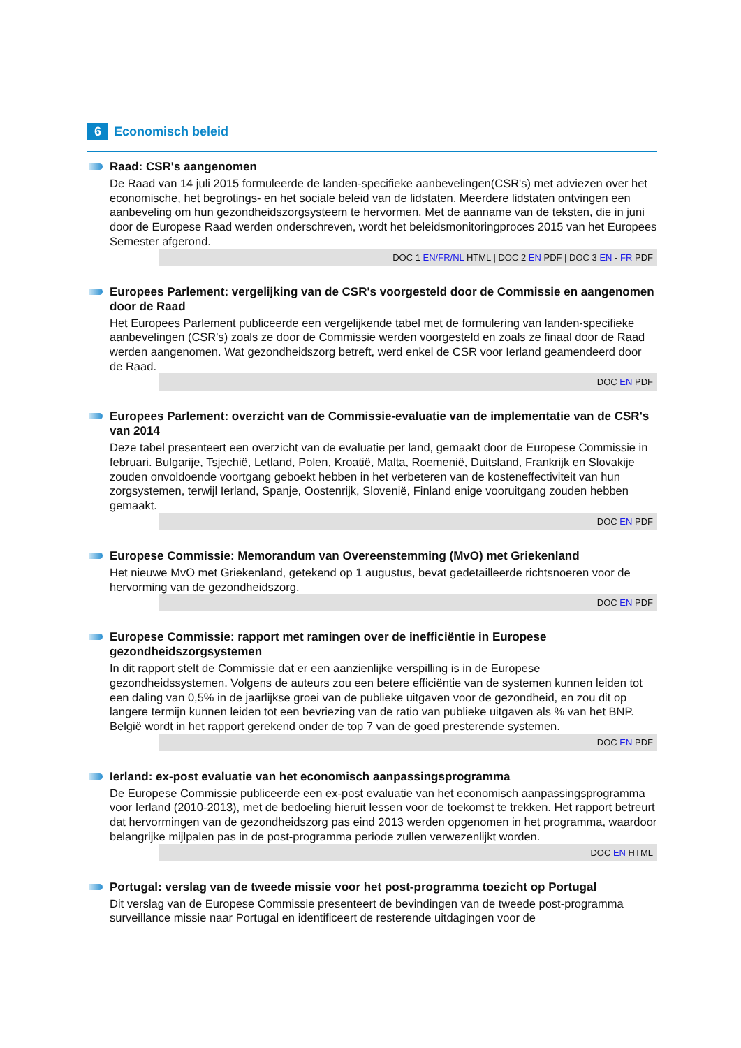6 Economisch beleid
Raad: CSR's aangenomen
De Raad van 14 juli 2015 formuleerde de landen-specifieke aanbevelingen(CSR's) met adviezen over het economische, het begrotings- en het sociale beleid van de lidstaten. Meerdere lidstaten ontvingen een aanbeveling om hun gezondheidszorgsysteem te hervormen. Met de aanname van de teksten, die in juni door de Europese Raad werden onderschreven, wordt het beleidsmonitoringproces 2015 van het Europees Semester afgerond.
DOC 1 EN/FR/NL HTML | DOC 2 EN PDF | DOC 3 EN - FR PDF
Europees Parlement: vergelijking van de CSR's voorgesteld door de Commissie en aangenomen door de Raad
Het Europees Parlement publiceerde een vergelijkende tabel met de formulering van landen-specifieke aanbevelingen (CSR's) zoals ze door de Commissie werden voorgesteld en zoals ze finaal door de Raad werden aangenomen. Wat gezondheidszorg betreft, werd enkel de CSR voor Ierland geamendeerd door de Raad.
DOC EN PDF
Europees Parlement: overzicht van de Commissie-evaluatie van de implementatie van de CSR's van 2014
Deze tabel presenteert een overzicht van de evaluatie per land, gemaakt door de Europese Commissie in februari. Bulgarije, Tsjechië, Letland, Polen, Kroatië, Malta, Roemenië, Duitsland, Frankrijk en Slovakije zouden onvoldoende voortgang geboekt hebben in het verbeteren van de kosteneffectiviteit van hun zorgsystemen, terwijl Ierland, Spanje, Oostenrijk, Slovenië, Finland enige vooruitgang zouden hebben gemaakt.
DOC EN PDF
Europese Commissie: Memorandum van Overeenstemming (MvO) met Griekenland
Het nieuwe MvO met Griekenland, getekend op 1 augustus, bevat gedetailleerde richtsnoeren voor de hervorming van de gezondheidszorg.
DOC EN PDF
Europese Commissie: rapport met ramingen over de inefficiëntie in Europese gezondheidszorgsystemen
In dit rapport stelt de Commissie dat er een aanzienlijke verspilling is in de Europese gezondheidssystemen. Volgens de auteurs zou een betere efficiëntie van de systemen kunnen leiden tot een daling van 0,5% in de jaarlijkse groei van de publieke uitgaven voor de gezondheid, en zou dit op langere termijn kunnen leiden tot een bevriezing van de ratio van publieke uitgaven als % van het BNP. België wordt in het rapport gerekend onder de top 7 van de goed presterende systemen.
DOC EN PDF
Ierland: ex-post evaluatie van het economisch aanpassingsprogramma
De Europese Commissie publiceerde een ex-post evaluatie van het economisch aanpassingsprogramma voor Ierland (2010-2013), met de bedoeling hieruit lessen voor de toekomst te trekken. Het rapport betreurt dat hervormingen van de gezondheidszorg pas eind 2013 werden opgenomen in het programma, waardoor belangrijke mijlpalen pas in de post-programma periode zullen verwezenlijkt worden.
DOC EN HTML
Portugal: verslag van de tweede missie voor het post-programma toezicht op Portugal
Dit verslag van de Europese Commissie presenteert de bevindingen van de tweede post-programma surveillance missie naar Portugal en identificeert de resterende uitdagingen voor de